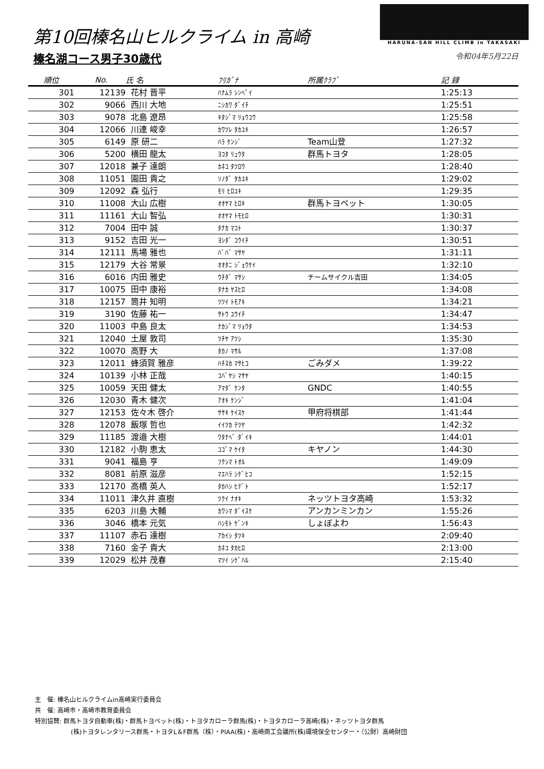第10回榛名山ヒルクライム in 高崎
榛名湖コース男子30歳代
HARUNA-SAN HILL CLIMB in TAKASAKI
令和04年5月22日
| 順位 | No. | 氏 名 | ﾌﾘｶﾞﾅ | 所属ｸﾗﾌﾞ | 記 録 |
| --- | --- | --- | --- | --- | --- |
| 301 | 12139 | 花村 晋平 | ﾊﾅﾑﾗ ｼﾝﾍﾟｲ | | 1:25:13 |
| 302 | 9066 | 西川 大地 | ﾆｼｶﾜ ﾀﾞｲﾁ | | 1:25:51 |
| 303 | 9078 | 北島 遼昂 | ｷﾀｼﾞﾏ ﾘｮｳｺｳ | | 1:25:58 |
| 304 | 12066 | 川連 峻幸 | ｶﾜﾂﾚ ﾀｶﾕｷ | | 1:26:57 |
| 305 | 6149 | 原 研二 | ﾊﾗ ｹﾝｼﾞ | Team山登 | 1:27:32 |
| 306 | 5200 | 横田 龍太 | ﾖｺﾀ ﾘｭｳﾀ | 群馬トヨタ | 1:28:05 |
| 307 | 12018 | 兼子 達朗 | ｶﾈｺ ﾀﾂﾛｳ | | 1:28:40 |
| 308 | 11051 | 園田 貴之 | ｿﾉﾀﾞ ﾀｶﾕｷ | | 1:29:02 |
| 309 | 12092 | 森 弘行 | ﾓﾘ ﾋﾛﾕｷ | | 1:29:35 |
| 310 | 11008 | 大山 広樹 | ｵｵﾔﾏ ﾋﾛｷ | 群馬トヨペット | 1:30:05 |
| 311 | 11161 | 大山 智弘 | ｵｵﾔﾏ ﾄﾓﾋﾛ | | 1:30:31 |
| 312 | 7004 | 田中 誠 | ﾀﾅｶ ﾏｺﾄ | | 1:30:37 |
| 313 | 9152 | 吉田 光一 | ﾖｼﾀﾞ ｺｳｲﾁ | | 1:30:51 |
| 314 | 12111 | 馬場 雅也 | ﾊﾞﾊﾞ ﾏｻﾔ | | 1:31:11 |
| 315 | 12179 | 大谷 常景 | ｵｵﾀﾆ ｼﾞｮｳｹｲ | | 1:32:10 |
| 316 | 6016 | 内田 雅史 | ｳﾁﾀﾞ ﾏｻｼ | チームサイクル吉田 | 1:34:05 |
| 317 | 10075 | 田中 康裕 | ﾀﾅｶ ﾔｽﾋﾛ | | 1:34:08 |
| 318 | 12157 | 筒井 知明 | ﾂﾂｲ ﾄﾓｱｷ | | 1:34:21 |
| 319 | 3190 | 佐藤 祐一 | ｻﾄｳ ﾕｳｲﾁ | | 1:34:47 |
| 320 | 11003 | 中島 良太 | ﾅｶｼﾞﾏ ﾘｮｳﾀ | | 1:34:53 |
| 321 | 12040 | 土屋 敦司 | ﾂﾁﾔ ｱﾂｼ | | 1:35:30 |
| 322 | 10070 | 高野 大 | ﾀｶﾉ ﾏｻﾙ | | 1:37:08 |
| 323 | 12011 | 蜂須賀 雅彦 | ﾊﾁｽｶ ﾏｻﾋｺ | ごみダメ | 1:39:22 |
| 324 | 10139 | 小林 正哉 | ｺﾊﾞﾔｼ ﾏｻﾔ | | 1:40:15 |
| 325 | 10059 | 天田 健太 | ｱﾏﾀﾞ ｹﾝﾀ | GNDC | 1:40:55 |
| 326 | 12030 | 青木 健次 | ｱｵｷ ｹﾝｼﾞ | | 1:41:04 |
| 327 | 12153 | 佐々木 啓介 | ｻｻｷ ｹｲｽｹ | 甲府将棋部 | 1:41:44 |
| 328 | 12078 | 飯塚 哲也 | ｲｲﾂｶ ﾃﾂﾔ | | 1:42:32 |
| 329 | 11185 | 渡邉 大樹 | ﾜﾀﾅﾍﾞ ﾀﾞｲｷ | | 1:44:01 |
| 330 | 12182 | 小駒 恵太 | ｺｺﾞﾏ ｹｲﾀ | キヤノン | 1:44:30 |
| 331 | 9041 | 福島 亨 | ﾌｸｼﾏ ﾄｵﾙ | | 1:49:09 |
| 332 | 8081 | 前原 滋彦 | ﾏｴﾊﾗ ｼｹﾞﾋｺ | | 1:52:15 |
| 333 | 12170 | 高橋 英人 | ﾀｶﾊｼ ﾋﾃﾞﾄ | | 1:52:17 |
| 334 | 11011 | 津久井 直樹 | ﾂｸｲ ﾅｵｷ | ネッツトヨタ高崎 | 1:53:32 |
| 335 | 6203 | 川島 大輔 | ｶﾜｼﾏ ﾀﾞｲｽｹ | アンカンミンカン | 1:55:26 |
| 336 | 3046 | 橋本 元気 | ﾊｼﾓﾄ ｹﾞﾝｷ | しょぼよわ | 1:56:43 |
| 337 | 11107 | 赤石 達樹 | ｱｶｲｼ ﾀﾂｷ | | 2:09:40 |
| 338 | 7160 | 金子 貴大 | ｶﾈｺ ﾀｶﾋﾛ | | 2:13:00 |
| 339 | 12029 | 松井 茂春 | ﾏﾂｲ ｼｹﾞﾊﾙ | | 2:15:40 |
主　催: 榛名山ヒルクライムin高崎実行委員会
共　催: 高崎市・高崎市教育委員会
特別協賛: 群馬トヨタ自動車(株)・群馬トヨペット(株)・トヨタカローラ群馬(株)・トヨタカローラ高崎(株)・ネッツトヨタ群馬
(株)トヨタレンタリース群馬・トヨタL＆F群馬（株）・PIAA(株)・高崎商工会議所(株)環境保全センター・（公財）高崎財団